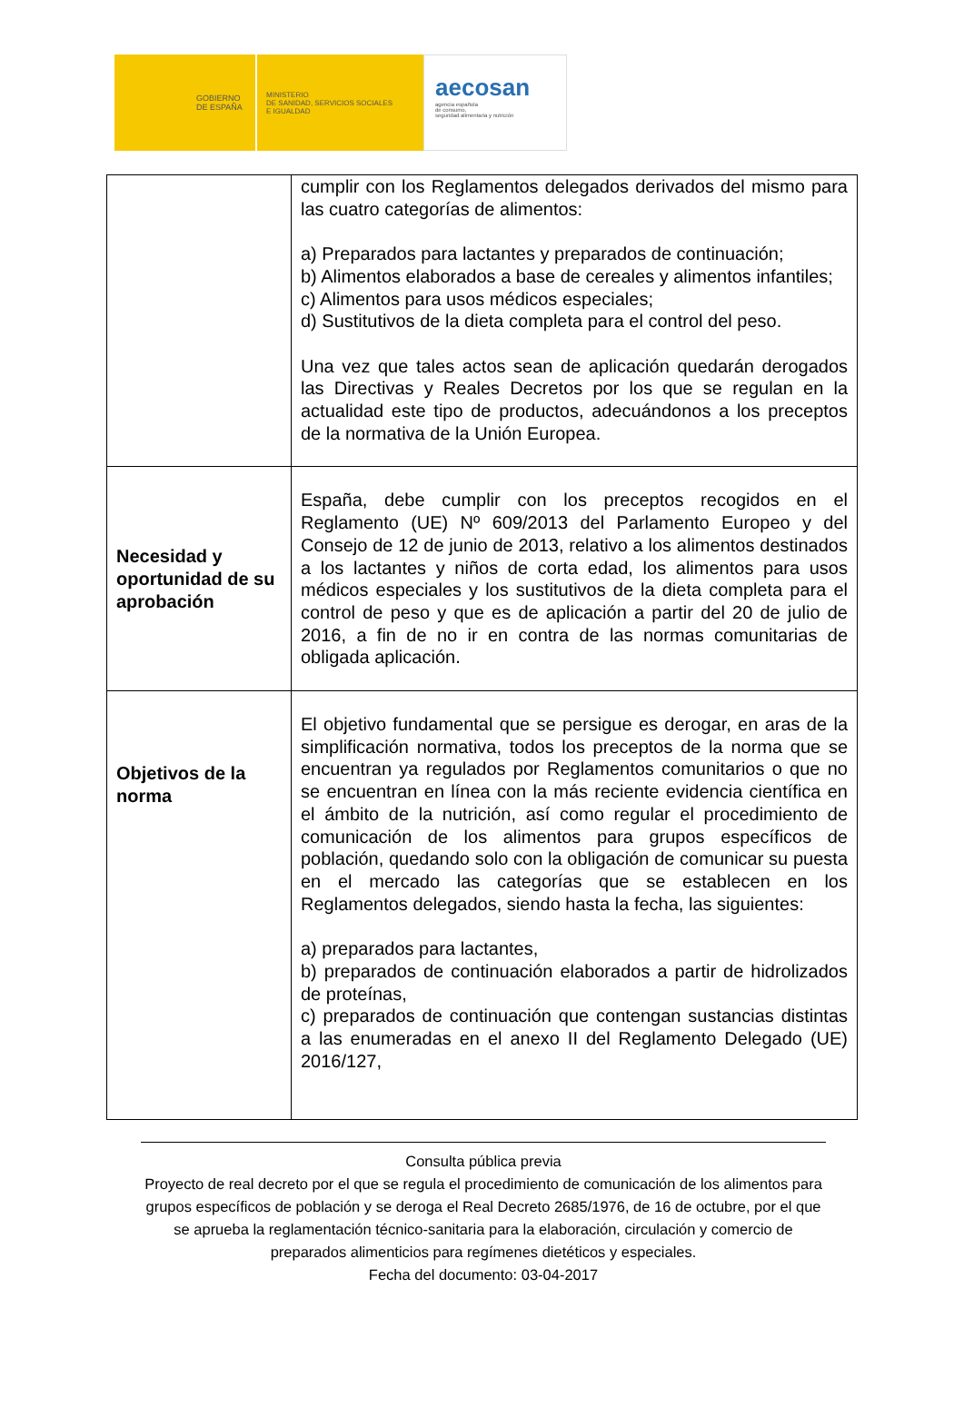GOBIERNO
DE ESPAÑA
MINISTERIO
DE SANIDAD, SERVICIOS SOCIALES
E IGUALDAD
aecosan
agencia española
de consumo,
seguridad alimentaria y nutrición
| | cumplir con los Reglamentos delegados derivados del mismo para las cuatro categorías de alimentos: a) Preparados para lactantes y preparados de continuación; b) Alimentos elaborados a base de cereales y alimentos infantiles; c) Alimentos para usos médicos especiales; d) Sustitutivos de la dieta completa para el control del peso. Una vez que tales actos sean de aplicación quedarán derogados las Directivas y Reales Decretos por los que se regulan en la actualidad este tipo de productos, adecuándonos a los preceptos de la normativa de la Unión Europea. |
| Necesidad y oportunidad de su aprobación | España, debe cumplir con los preceptos recogidos en el Reglamento (UE) Nº 609/2013 del Parlamento Europeo y del Consejo de 12 de junio de 2013, relativo a los alimentos destinados a los lactantes y niños de corta edad, los alimentos para usos médicos especiales y los sustitutivos de la dieta completa para el control de peso y que es de aplicación a partir del 20 de julio de 2016, a fin de no ir en contra de las normas comunitarias de obligada aplicación. |
| Objetivos de la norma | El objetivo fundamental que se persigue es derogar, en aras de la simplificación normativa, todos los preceptos de la norma que se encuentran ya regulados por Reglamentos comunitarios o que no se encuentran en línea con la más reciente evidencia científica en el ámbito de la nutrición, así como regular el procedimiento de comunicación de los alimentos para grupos específicos de población, quedando solo con la obligación de comunicar su puesta en el mercado las categorías que se establecen en los Reglamentos delegados, siendo hasta la fecha, las siguientes: a) preparados para lactantes, b) preparados de continuación elaborados a partir de hidrolizados de proteínas, c) preparados de continuación que contengan sustancias distintas a las enumeradas en el anexo II del Reglamento Delegado (UE) 2016/127, |
Consulta pública previa
Proyecto de real decreto por el que se regula el procedimiento de comunicación de los alimentos para grupos específicos de población y se deroga el Real Decreto 2685/1976, de 16 de octubre, por el que se aprueba la reglamentación técnico-sanitaria para la elaboración, circulación y comercio de preparados alimenticios para regímenes dietéticos y especiales.
Fecha del documento: 03-04-2017